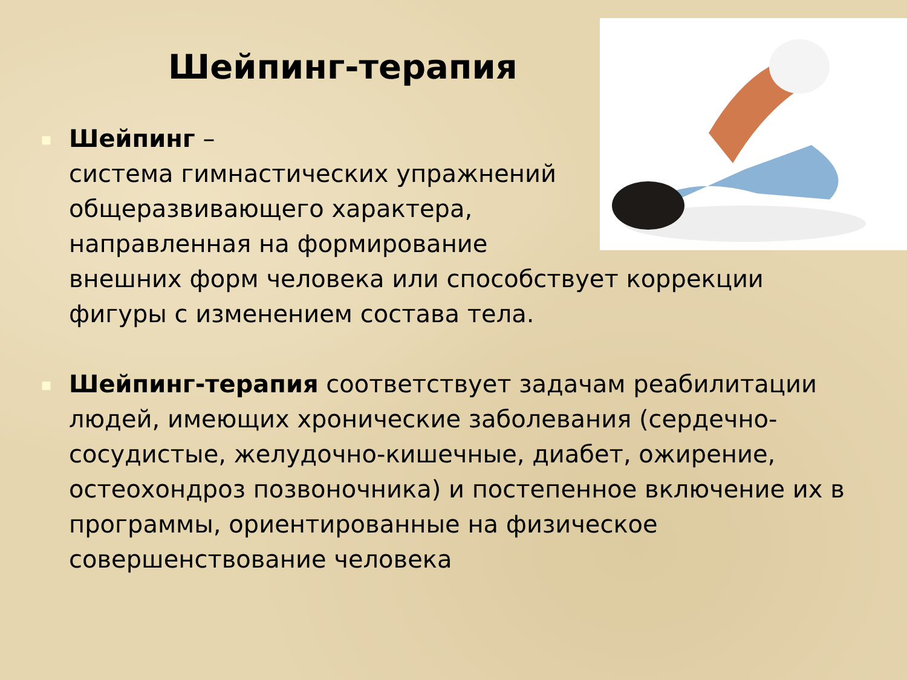Шейпинг-терапия
■
Шейпинг –
система гимнастических упражнений
общеразвивающего характера,
направленная на формирование
внешних форм человека или способствует коррекции фигуры с изменением состава тела.
■
Шейпинг-терапия соответствует задачам реабилитации людей, имеющих хронические заболевания (сердечно-сосудистые, желудочно-кишечные, диабет, ожирение, остеохондроз позвоночника) и постепенное включение их в программы, ориентированные на физическое совершенствование человека